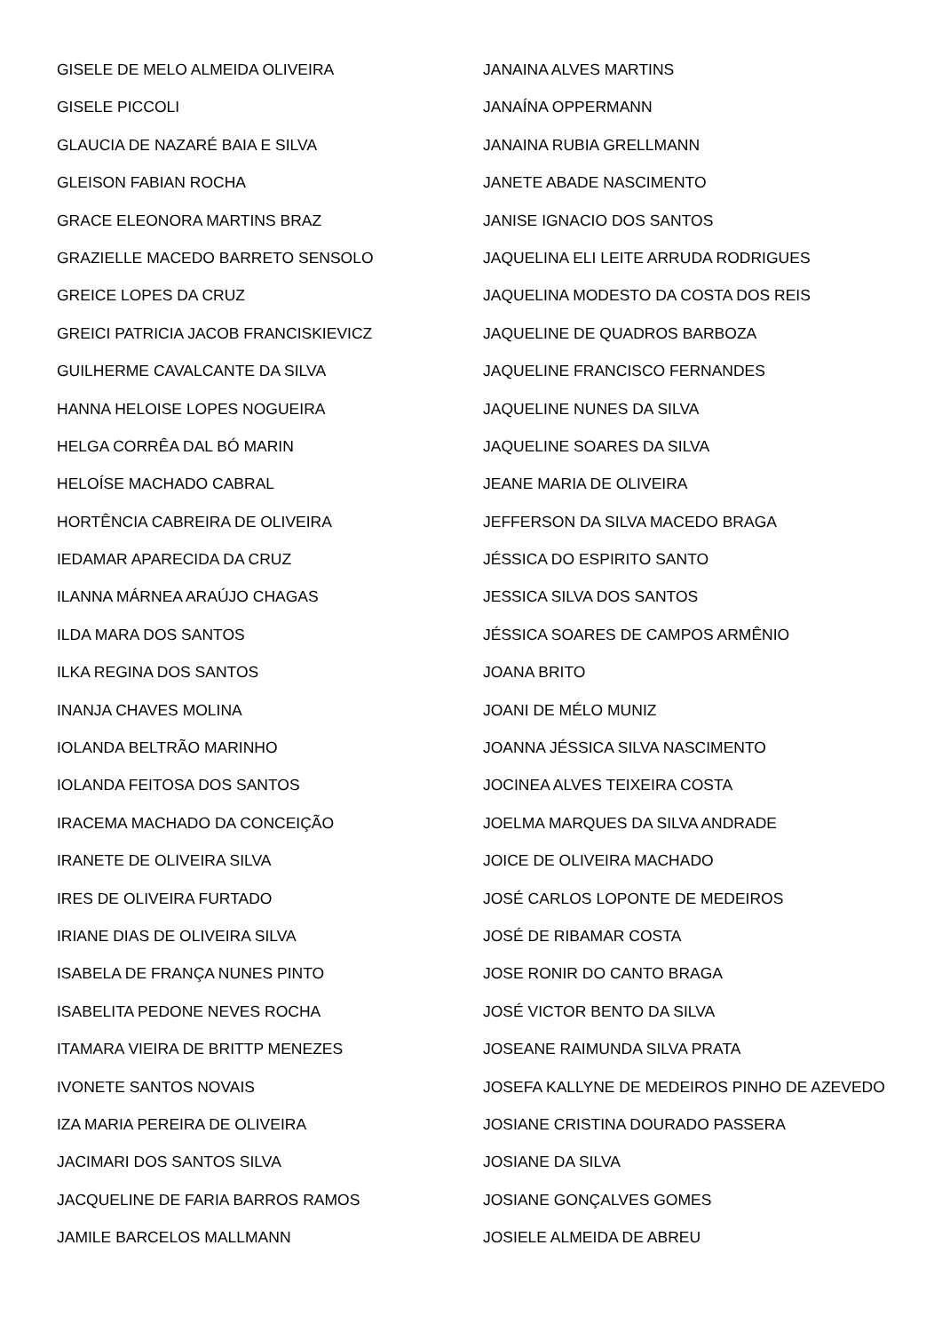GISELE DE MELO ALMEIDA OLIVEIRA
GISELE PICCOLI
GLAUCIA DE NAZARÉ BAIA E SILVA
GLEISON FABIAN ROCHA
GRACE ELEONORA MARTINS BRAZ
GRAZIELLE MACEDO BARRETO SENSOLO
GREICE LOPES DA CRUZ
GREICI PATRICIA JACOB FRANCISKIEVICZ
GUILHERME CAVALCANTE DA SILVA
HANNA HELOISE LOPES NOGUEIRA
HELGA CORRÊA DAL BÓ MARIN
HELOÍSE MACHADO CABRAL
HORTÊNCIA CABREIRA DE OLIVEIRA
IEDAMAR APARECIDA DA CRUZ
ILANNA MÁRNEA ARAÚJO CHAGAS
ILDA MARA DOS SANTOS
ILKA REGINA DOS SANTOS
INANJA CHAVES MOLINA
IOLANDA BELTRÃO MARINHO
IOLANDA FEITOSA DOS SANTOS
IRACEMA MACHADO DA CONCEIÇÃO
IRANETE DE OLIVEIRA SILVA
IRES DE OLIVEIRA FURTADO
IRIANE DIAS DE OLIVEIRA SILVA
ISABELA DE FRANÇA NUNES PINTO
ISABELITA PEDONE NEVES ROCHA
ITAMARA VIEIRA DE BRITTP MENEZES
IVONETE SANTOS NOVAIS
IZA MARIA PEREIRA DE OLIVEIRA
JACIMARI DOS SANTOS SILVA
JACQUELINE DE FARIA BARROS RAMOS
JAMILE BARCELOS MALLMANN
JANAINA ALVES MARTINS
JANAÍNA OPPERMANN
JANAINA RUBIA GRELLMANN
JANETE ABADE NASCIMENTO
JANISE IGNACIO DOS SANTOS
JAQUELINA ELI LEITE ARRUDA RODRIGUES
JAQUELINA MODESTO DA COSTA DOS REIS
JAQUELINE DE QUADROS BARBOZA
JAQUELINE FRANCISCO FERNANDES
JAQUELINE NUNES DA SILVA
JAQUELINE SOARES DA SILVA
JEANE MARIA DE OLIVEIRA
JEFFERSON DA SILVA MACEDO BRAGA
JÉSSICA DO ESPIRITO SANTO
JESSICA SILVA DOS SANTOS
JÉSSICA SOARES DE CAMPOS ARMÊNIO
JOANA BRITO
JOANI DE MÉLO MUNIZ
JOANNA JÉSSICA SILVA NASCIMENTO
JOCINEA ALVES TEIXEIRA COSTA
JOELMA MARQUES DA SILVA ANDRADE
JOICE DE OLIVEIRA MACHADO
JOSÉ CARLOS LOPONTE DE MEDEIROS
JOSÉ DE RIBAMAR COSTA
JOSE RONIR DO CANTO BRAGA
JOSÉ VICTOR BENTO DA SILVA
JOSEANE RAIMUNDA SILVA PRATA
JOSEFA KALLYNE DE MEDEIROS PINHO DE AZEVEDO
JOSIANE CRISTINA DOURADO PASSERA
JOSIANE DA SILVA
JOSIANE GONÇALVES GOMES
JOSIELE ALMEIDA DE ABREU